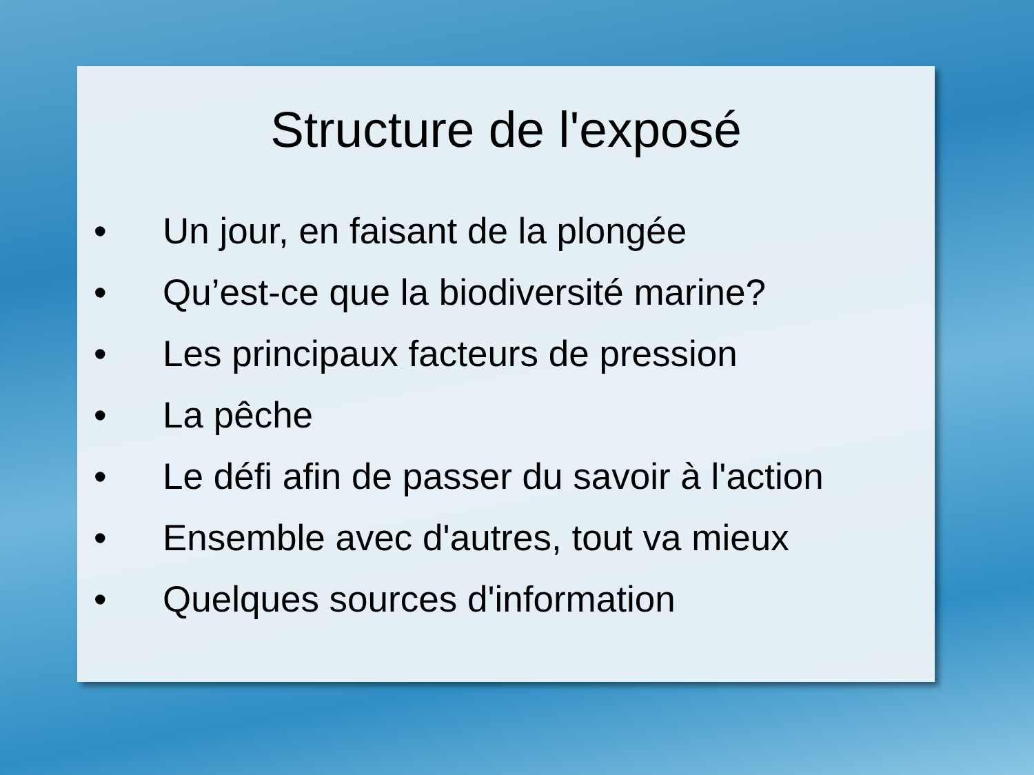Structure de l'exposé
• Un jour, en faisant de la plongée
• Qu’est-ce que la biodiversité marine?
• Les principaux facteurs de pression
• La pêche
• Le défi afin de passer du savoir à l'action
• Ensemble avec d'autres, tout va mieux
• Quelques sources d'information